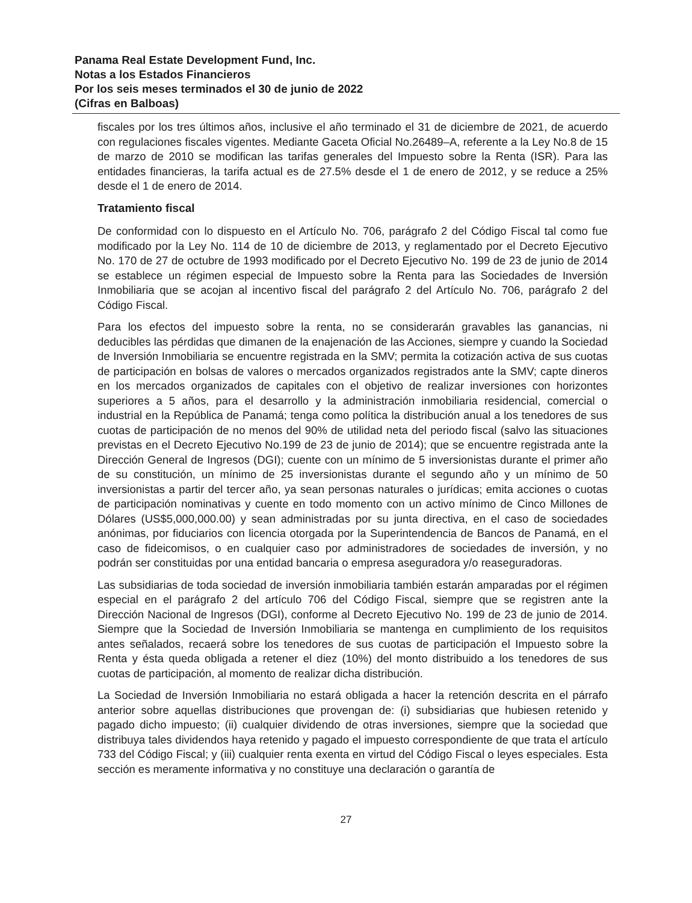Panama Real Estate Development Fund, Inc.
Notas a los Estados Financieros
Por los seis meses terminados el 30 de junio de 2022
(Cifras en Balboas)
fiscales por los tres últimos años, inclusive el año terminado el 31 de diciembre de 2021, de acuerdo con regulaciones fiscales vigentes. Mediante Gaceta Oficial No.26489–A, referente a la Ley No.8 de 15 de marzo de 2010 se modifican las tarifas generales del Impuesto sobre la Renta (ISR). Para las entidades financieras, la tarifa actual es de 27.5% desde el 1 de enero de 2012, y se reduce a 25% desde el 1 de enero de 2014.
Tratamiento fiscal
De conformidad con lo dispuesto en el Artículo No. 706, parágrafo 2 del Código Fiscal tal como fue modificado por la Ley No. 114 de 10 de diciembre de 2013, y reglamentado por el Decreto Ejecutivo No. 170 de 27 de octubre de 1993 modificado por el Decreto Ejecutivo No. 199 de 23 de junio de 2014 se establece un régimen especial de Impuesto sobre la Renta para las Sociedades de Inversión Inmobiliaria que se acojan al incentivo fiscal del parágrafo 2 del Artículo No. 706, parágrafo 2 del Código Fiscal.
Para los efectos del impuesto sobre la renta, no se considerarán gravables las ganancias, ni deducibles las pérdidas que dimanen de la enajenación de las Acciones, siempre y cuando la Sociedad de Inversión Inmobiliaria se encuentre registrada en la SMV; permita la cotización activa de sus cuotas de participación en bolsas de valores o mercados organizados registrados ante la SMV; capte dineros en los mercados organizados de capitales con el objetivo de realizar inversiones con horizontes superiores a 5 años, para el desarrollo y la administración inmobiliaria residencial, comercial o industrial en la República de Panamá; tenga como política la distribución anual a los tenedores de sus cuotas de participación de no menos del 90% de utilidad neta del periodo fiscal (salvo las situaciones previstas en el Decreto Ejecutivo No.199 de 23 de junio de 2014); que se encuentre registrada ante la Dirección General de Ingresos (DGI); cuente con un mínimo de 5 inversionistas durante el primer año de su constitución, un mínimo de 25 inversionistas durante el segundo año y un mínimo de 50 inversionistas a partir del tercer año, ya sean personas naturales o jurídicas; emita acciones o cuotas de participación nominativas y cuente en todo momento con un activo mínimo de Cinco Millones de Dólares (US$5,000,000.00) y sean administradas por su junta directiva, en el caso de sociedades anónimas, por fiduciarios con licencia otorgada por la Superintendencia de Bancos de Panamá, en el caso de fideicomisos, o en cualquier caso por administradores de sociedades de inversión, y no podrán ser constituidas por una entidad bancaria o empresa aseguradora y/o reaseguradoras.
Las subsidiarias de toda sociedad de inversión inmobiliaria también estarán amparadas por el régimen especial en el parágrafo 2 del artículo 706 del Código Fiscal, siempre que se registren ante la Dirección Nacional de Ingresos (DGI), conforme al Decreto Ejecutivo No. 199 de 23 de junio de 2014. Siempre que la Sociedad de Inversión Inmobiliaria se mantenga en cumplimiento de los requisitos antes señalados, recaerá sobre los tenedores de sus cuotas de participación el Impuesto sobre la Renta y ésta queda obligada a retener el diez (10%) del monto distribuido a los tenedores de sus cuotas de participación, al momento de realizar dicha distribución.
La Sociedad de Inversión Inmobiliaria no estará obligada a hacer la retención descrita en el párrafo anterior sobre aquellas distribuciones que provengan de: (i) subsidiarias que hubiesen retenido y pagado dicho impuesto; (ii) cualquier dividendo de otras inversiones, siempre que la sociedad que distribuya tales dividendos haya retenido y pagado el impuesto correspondiente de que trata el artículo 733 del Código Fiscal; y (iii) cualquier renta exenta en virtud del Código Fiscal o leyes especiales. Esta sección es meramente informativa y no constituye una declaración o garantía de
27